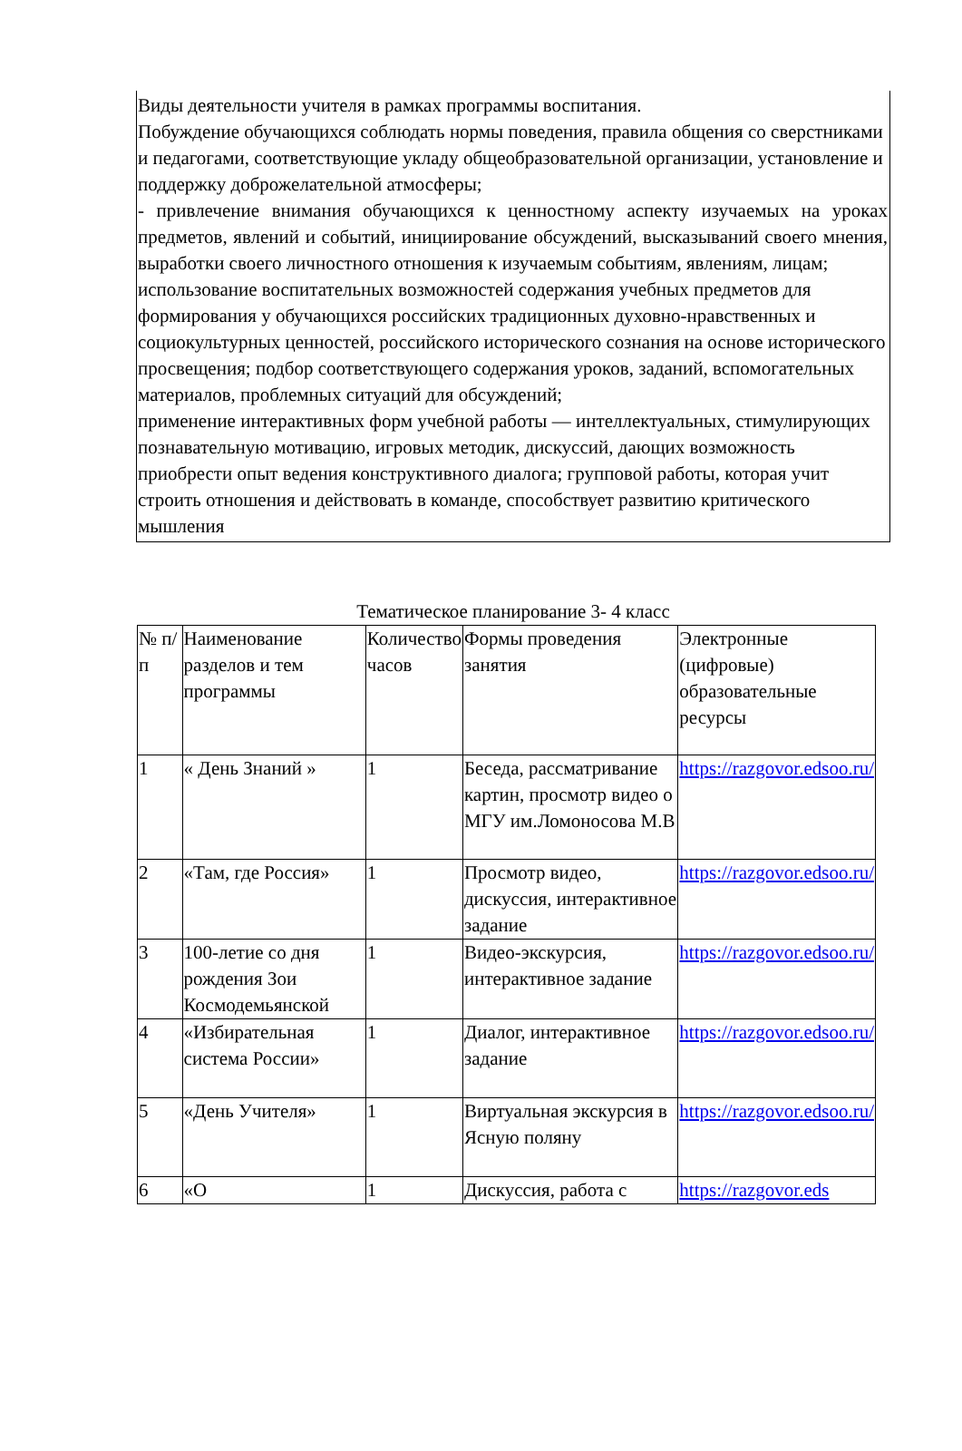Виды деятельности учителя в рамках программы воспитания.
Побуждение обучающихся соблюдать нормы поведения, правила общения со сверстниками и педагогами, соответствующие укладу общеобразовательной организации, установление и поддержку доброжелательной атмосферы;
- привлечение внимания обучающихся к ценностному аспекту изучаемых на уроках предметов, явлений и событий, инициирование обсуждений, высказываний своего мнения, выработки своего личностного отношения к изучаемым событиям, явлениям, лицам;
использование воспитательных возможностей содержания учебных предметов для формирования у обучающихся российских традиционных духовно-нравственных и социокультурных ценностей, российского исторического сознания на основе исторического просвещения; подбор соответствующего содержания уроков, заданий, вспомогательных материалов, проблемных ситуаций для обсуждений;
применение интерактивных форм учебной работы — интеллектуальных, стимулирующих познавательную мотивацию, игровых методик, дискуссий, дающих возможность приобрести опыт ведения конструктивного диалога; групповой работы, которая учит строить отношения и действовать в команде, способствует развитию критического мышления
Тематическое планирование 3- 4 класс
| № п/п | Наименование разделов и тем программы | Количество часов | Формы проведения занятия | Электронные (цифровые) образовательные ресурсы |
| --- | --- | --- | --- | --- |
| 1 | « День Знаний » | 1 | Беседа, рассматривание картин, просмотр видео о МГУ им.Ломоносова М.В | https://razgovor.edsoo.ru/ |
| 2 | «Там, где Россия» | 1 | Просмотр видео, дискуссия, интерактивное задание | https://razgovor.edsoo.ru/ |
| 3 | 100-летие со дня рождения Зои Космодемьянской | 1 | Видео-экскурсия, интерактивное задание | https://razgovor.edsoo.ru/ |
| 4 | «Избирательная система России» | 1 | Диалог, интерактивное задание | https://razgovor.edsoo.ru/ |
| 5 | «День Учителя» | 1 | Виртуальная экскурсия в Ясную поляну | https://razgovor.edsoo.ru/ |
| 6 | «О | 1 | Дискуссия, работа с | https://razgovor.eds |